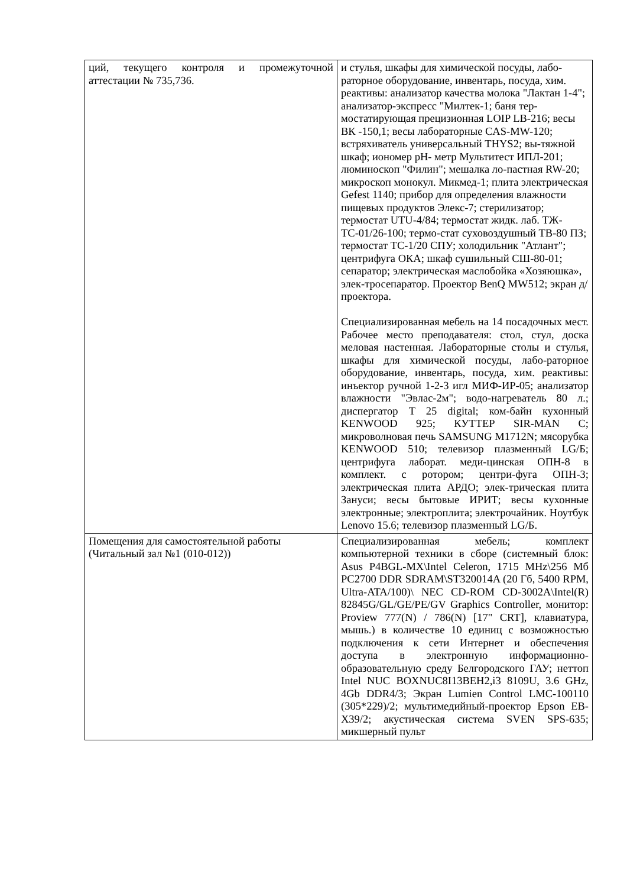| ций, текущего контроля и промежуточной аттестации № 735,736. | и стулья, шкафы для химической посуды, лабо-раторное оборудование, инвентарь, посуда, хим. реактивы: анализатор качества молока "Лактан 1-4"; анализатор-экспресс "Милтек-1; баня тер-мостатирующая прецизионная LOIP LB-216; весы ВК -150,1; весы лабораторные CAS-MW-120; встряхиватель универсальный THYS2; вы-тяжной шкаф; иономер pH- метр Мультитест ИПЛ-201; люминоскоп "Филин"; мешалка ло-пастная RW-20; микроскоп монокул. Микмед-1; плита электрическая Gefest 1140; прибор для определения влажности пищевых продуктов Элекс-7; стерилизатор; термостат UTU-4/84; термостат жидк. лаб. ТЖ-ТС-01/26-100; термо-стат суховоздушный ТВ-80 ПЗ; термостат ТС-1/20 СПУ; холодильник "Атлант"; центрифуга ОКА; шкаф сушильный СШ-80-01; сепаратор; электрическая маслобойка «Хозяюшка», элек-тросепаратор. Проектор BenQ MW512; экран д/ проектора. Специализированная мебель на 14 посадочных мест. Рабочее место преподавателя: стол, стул, доска меловая настенная. Лабораторные столы и стулья, шкафы для химической посуды, лабо-раторное оборудование, инвентарь, посуда, хим. реактивы: инъектор ручной 1-2-3 игл МИФ-ИР-05; анализатор влажности "Эвлас-2м"; водо-нагреватель 80 л.; диспергатор T 25 digital; ком-байн кухонный KENWOOD 925; КУТТЕР SIR-MAN C; микроволновая печь SAMSUNG M1712N; мясорубка KENWOOD 510; телевизор плазменный LG/Б; центрифуга лаборат. меди-цинская ОПН-8 в комплект. с ротором; центри-фуга ОПН-3; электрическая плита АРДО; элек-трическая плита Зануси; весы бытовые ИРИТ; весы кухонные электронные; электроплита; электрочайник. Ноутбук Lenovo 15.6; телевизор плазменный LG/Б. |
| Помещения для самостоятельной работы (Читальный зал №1 (010-012)) | Специализированная мебель; комплект компьютерной техники в сборе (системный блок: Asus P4BGL-MX\Intel Celeron, 1715 MHz\256 Мб PC2700 DDR SDRAM\ST320014A (20 Гб, 5400 RPM, Ultra-ATA/100)\ NEC CD-ROM CD-3002A\Intel(R) 82845G/GL/GE/PE/GV Graphics Controller, монитор: Proview 777(N) / 786(N) [17" CRT], клавиатура, мышь.) в количестве 10 единиц с возможностью подключения к сети Интернет и обеспечения доступа в электронную информационно-образовательную среду Белгородского ГАУ; неттоп Intel NUC BOXNUC8I13BEH2,i3 8109U, 3.6 GHz, 4Gb DDR4/3; Экран Lumien Control LMC-100110 (305*229)/2; мультимедийный-проектор Epson EB-X39/2; акустическая система SVEN SPS-635; микшерный пульт |